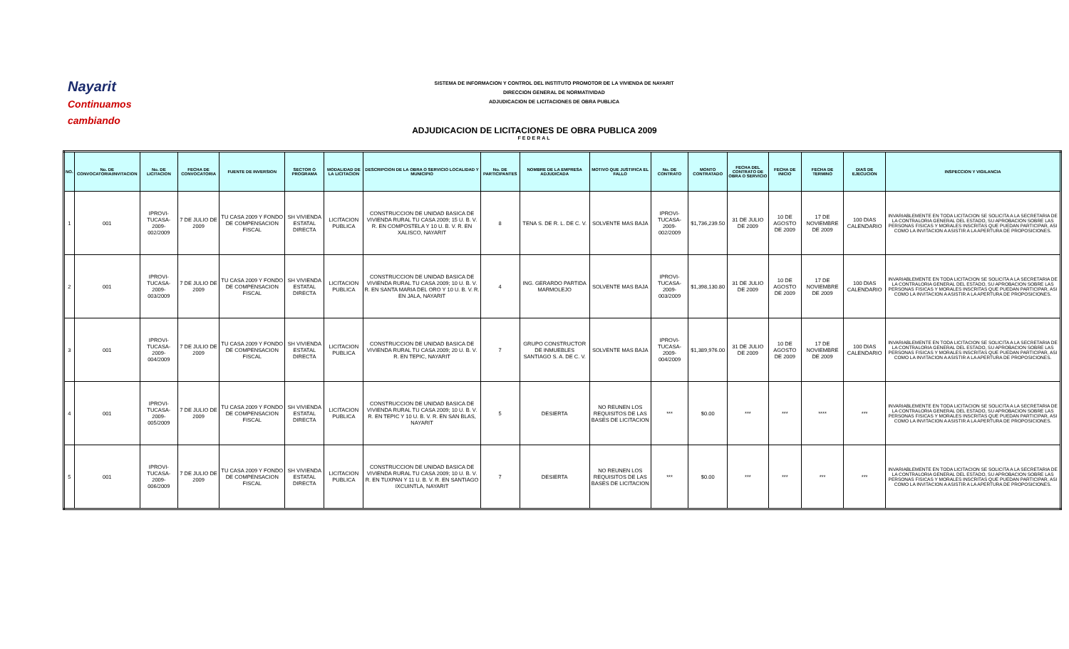Nayarit
Continuamos cambiando
SISTEMA DE INFORMACION Y CONTROL DEL INSTITUTO PROMOTOR DE LA VIVIENDA DE NAYARIT
DIRECCION GENERAL DE NORMATIVIDAD
ADJUDICACION DE LICITACIONES DE OBRA PUBLICA
ADJUDICACION DE LICITACIONES DE OBRA PUBLICA 2009
FEDERAL
| NO. | No. DE CONVOCATORIA/INVITACION | No. DE LICITACION | FECHA DE CONVOCATORIA | FUENTE DE INVERSION | SECTOR O PROGRAMA | MODALIDAD DE LA LICITACION | DESCRIPCION DE LA OBRA O SERVICIO LOCALIDAD Y MUNICIPIO | No. DE PARTICIPANTES | NOMBRE DE LA EMPRESA ADJUDICADA | MOTIVO QUE JUSTIFICA EL FALLO | No. DE CONTRATO | MONTO CONTRATADO | FECHA DEL CONTRATO DE OBRA O SERVICIO | FECHA DE INICIO | FECHA DE TERMINO | DIAS DE EJECUCION | INSPECCION Y VIGILANCIA |
| --- | --- | --- | --- | --- | --- | --- | --- | --- | --- | --- | --- | --- | --- | --- | --- | --- | --- |
| 1 | 001 | IPROVI-TUCASA-2009-002/2009 | 7 DE JULIO DE 2009 | TU CASA 2009 Y FONDO DE COMPENSACION FISCAL | SH VIVIENDA ESTATAL DIRECTA | LICITACION PUBLICA | CONSTRUCCION DE UNIDAD BASICA DE VIVIENDA RURAL TU CASA 2009; 15 U. B. V. R. EN COMPOSTELA Y 10 U. B. V. R. EN XALISCO, NAYARIT | 8 | TENA S. DE R. L. DE C. V. | SOLVENTE MAS BAJA | IPROVI-TUCASA-2009-002/2009 | $1,736,239.50 | 31 DE JULIO DE 2009 | 10 DE AGOSTO DE 2009 | 17 DE NOVIEMBRE DE 2009 | 100 DIAS CALENDARIO | INVARIABLEMENTE EN TODA LICITACION SE SOLICITA A LA SECRETARIA DE LA CONTRALORIA GENERAL DEL ESTADO, SU APROBACION SOBRE LAS PERSONAS FISICAS Y MORALES INSCRITAS QUE PUEDAN PARTICIPAR, ASI COMO LA INVITACION A ASISTIR A LA APERTURA DE PROPOSICIONES. |
| 2 | 001 | IPROVI-TUCASA-2009-003/2009 | 7 DE JULIO DE 2009 | TU CASA 2009 Y FONDO DE COMPENSACION FISCAL | SH VIVIENDA ESTATAL DIRECTA | LICITACION PUBLICA | CONSTRUCCION DE UNIDAD BASICA DE VIVIENDA RURAL TU CASA 2009; 10 U. B. V. R. EN SANTA MARIA DEL ORO Y 10 U. B. V. R. EN JALA, NAYARIT | 4 | ING. GERARDO PARTIDA MARMOLEJO | SOLVENTE MAS BAJA | IPROVI-TUCASA-2009-003/2009 | $1,398,130.80 | 31 DE JULIO DE 2009 | 10 DE AGOSTO DE 2009 | 17 DE NOVIEMBRE DE 2009 | 100 DIAS CALENDARIO | INVARIABLEMENTE EN TODA LICITACION SE SOLICITA A LA SECRETARIA DE LA CONTRALORIA GENERAL DEL ESTADO, SU APROBACION SOBRE LAS PERSONAS FISICAS Y MORALES INSCRITAS QUE PUEDAN PARTICIPAR, ASI COMO LA INVITACION A ASISTIR A LA APERTURA DE PROPOSICIONES. |
| 3 | 001 | IPROVI-TUCASA-2009-004/2009 | 7 DE JULIO DE 2009 | TU CASA 2009 Y FONDO DE COMPENSACION FISCAL | SH VIVIENDA ESTATAL DIRECTA | LICITACION PUBLICA | CONSTRUCCION DE UNIDAD BASICA DE VIVIENDA RURAL TU CASA 2009; 20 U. B. V. R. EN TEPIC, NAYARIT | 7 | GRUPO CONSTRUCTOR DE INMUEBLES SANTIAGO S. A. DE C. V. | SOLVENTE MAS BAJA | IPROVI-TUCASA-2009-004/2009 | $1,389,976.00 | 31 DE JULIO DE 2009 | 10 DE AGOSTO DE 2009 | 17 DE NOVIEMBRE DE 2009 | 100 DIAS CALENDARIO | INVARIABLEMENTE EN TODA LICITACION SE SOLICITA A LA SECRETARIA DE LA CONTRALORIA GENERAL DEL ESTADO, SU APROBACION SOBRE LAS PERSONAS FISICAS Y MORALES INSCRITAS QUE PUEDAN PARTICIPAR, ASI COMO LA INVITACION A ASISTIR A LA APERTURA DE PROPOSICIONES. |
| 4 | 001 | IPROVI-TUCASA-2009-005/2009 | 7 DE JULIO DE 2009 | TU CASA 2009 Y FONDO DE COMPENSACION FISCAL | SH VIVIENDA ESTATAL DIRECTA | LICITACION PUBLICA | CONSTRUCCION DE UNIDAD BASICA DE VIVIENDA RURAL TU CASA 2009; 10 U. B. V. R. EN TEPIC Y 10 U. B. V. R. EN SAN BLAS, NAYARIT | 5 | DESIERTA | NO REUNEN LOS REQUISITOS DE LAS BASES DE LICITACION | *** | $0.00 | *** | *** | **** | *** | INVARIABLEMENTE EN TODA LICITACION SE SOLICITA A LA SECRETARIA DE LA CONTRALORIA GENERAL DEL ESTADO, SU APROBACION SOBRE LAS PERSONAS FISICAS Y MORALES INSCRITAS QUE PUEDAN PARTICIPAR, ASI COMO LA INVITACION A ASISTIR A LA APERTURA DE PROPOSICIONES. |
| 5 | 001 | IPROVI-TUCASA-2009-006/2009 | 7 DE JULIO DE 2009 | TU CASA 2009 Y FONDO DE COMPENSACION FISCAL | SH VIVIENDA ESTATAL DIRECTA | LICITACION PUBLICA | CONSTRUCCION DE UNIDAD BASICA DE VIVIENDA RURAL TU CASA 2009; 10 U. B. V. R. EN TUXPAN Y 11 U. B. V. R. EN SANTIAGO IXCUINTLA, NAYARIT | 7 | DESIERTA | NO REUNEN LOS REQUISITOS DE LAS BASES DE LICITACION | *** | $0.00 | *** | *** | *** | *** | INVARIABLEMENTE EN TODA LICITACION SE SOLICITA A LA SECRETARIA DE LA CONTRALORIA GENERAL DEL ESTADO, SU APROBACION SOBRE LAS PERSONAS FISICAS Y MORALES INSCRITAS QUE PUEDAN PARTICIPAR, ASI COMO LA INVITACION A ASISTIR A LA APERTURA DE PROPOSICIONES. |